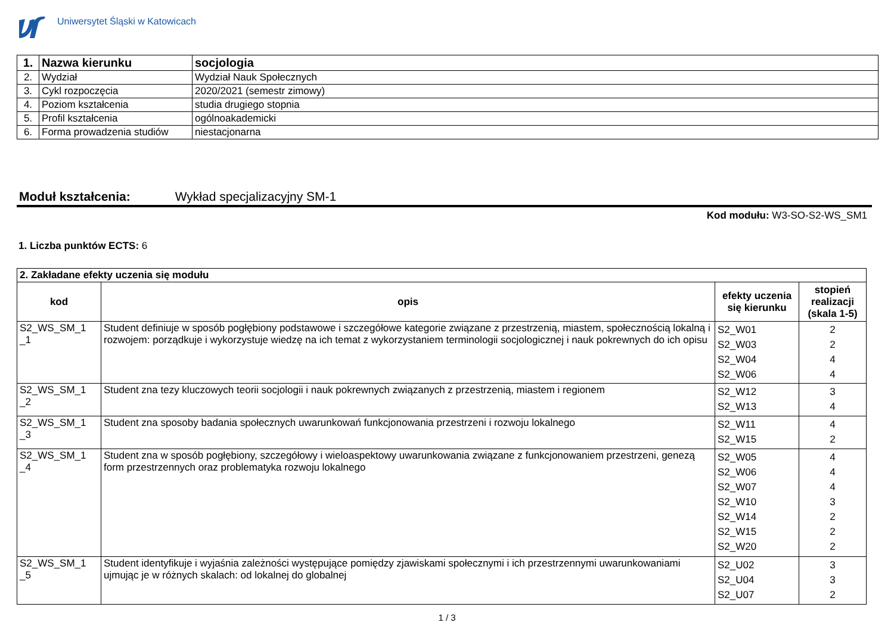Uniwersytet Śląski w Katowicach
| 1. | Nazwa kierunku | socjologia |
| 2. | Wydział | Wydział Nauk Społecznych |
| 3. | Cykl rozpoczęcia | 2020/2021 (semestr zimowy) |
| 4. | Poziom kształcenia | studia drugiego stopnia |
| 5. | Profil kształcenia | ogólnoakademicki |
| 6. | Forma prowadzenia studiów | niestacjonarna |
Moduł kształcenia: Wykład specjalizacyjny SM-1
Kod modułu: W3-SO-S2-WS_SM1
1. Liczba punktów ECTS: 6
| 2. Zakładane efekty uczenia się modułu | | | |
| kod | opis | efekty uczenia się kierunku | stopień realizacji (skala 1-5) |
| S2_WS_SM_1 _1 | Student definiuje w sposób pogłębiony podstawowe i szczegółowe kategorie związane z przestrzenią, miastem, społecznością lokalną i rozwojem: porządkuje i wykorzystuje wiedzę na ich temat z wykorzystaniem terminologii socjologicznej i nauk pokrewnych do ich opisu | S2_W01 S2_W03 S2_W04 S2_W06 | 2 2 4 4 |
| S2_WS_SM_1 _2 | Student zna tezy kluczowych teorii socjologii i nauk pokrewnych związanych z przestrzenią, miastem i regionem | S2_W12 S2_W13 | 3 4 |
| S2_WS_SM_1 _3 | Student zna sposoby badania społecznych uwarunkowań funkcjonowania przestrzeni i rozwoju lokalnego | S2_W11 S2_W15 | 4 2 |
| S2_WS_SM_1 _4 | Student zna w sposób pogłębiony, szczegółowy i wieloaspektowy uwarunkowania związane z funkcjonowaniem przestrzeni, genezą form przestrzennych oraz problematyka rozwoju lokalnego | S2_W05 S2_W06 S2_W07 S2_W10 S2_W14 S2_W15 S2_W20 | 4 4 4 3 2 2 2 |
| S2_WS_SM_1 _5 | Student identyfikuje i wyjaśnia zależności występujące pomiędzy zjawiskami społecznymi i ich przestrzennymi uwarunkowaniami ujmując je w różnych skalach: od lokalnej do globalnej | S2_U02 S2_U04 S2_U07 | 3 3 2 |
1 / 3